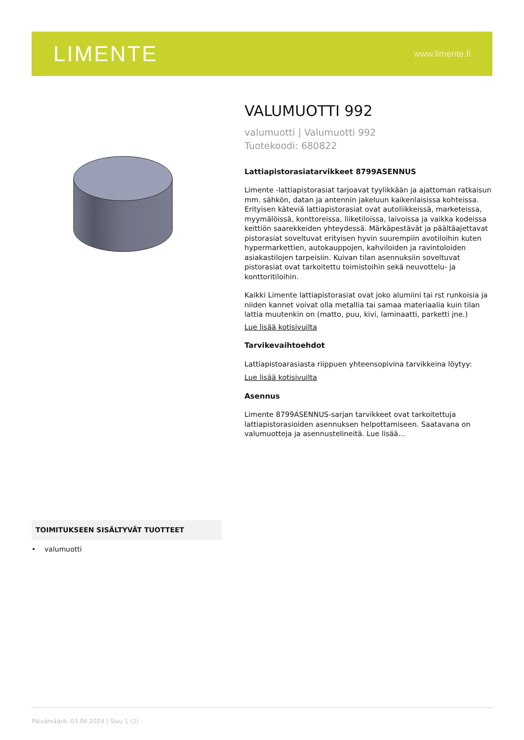LIMENTE www.limente.fi
VALUMUOTTI 992
valumuotti | Valumuotti 992
Tuotekoodi: 680822
Lattiapistorasiatarvikkeet 8799ASENNUS
Limente -lattiapistorasiat tarjoavat tyylikkään ja ajattoman ratkaisun mm. sähkön, datan ja antennin jakeluun kaikenlaisissa kohteissa. Erityisen käteviä lattiapistorasiat ovat autoliikkeissä, marketeissa, myymälöissä, konttoreissa, liiketiloissa, laivoissa ja vaikka kodeissa keittiön saarekkeiden yhteydessä. Märkäpestävät ja päältäajettavat pistorasiat soveltuvat erityisen hyvin suurempiin avotiloihin kuten hypermarkettien, autokauppojen, kahviloiden ja ravintoloiden asiakastilojen tarpeisiin. Kuivan tilan asennuksiin soveltuvat pistorasiat ovat tarkoitettu toimistoihin sekä neuvottelu- ja konttoritiloihin.
Kaikki Limente lattiapistorasiat ovat joko alumiini tai rst runkoisia ja niiden kannet voivat olla metallia tai samaa materiaalia kuin tilan lattia muutenkin on (matto, puu, kivi, laminaatti, parketti jne.)
Lue lisää kotisivuilta
Tarvikevaihtoehdot
Lattiapistoarasiasta riippuen yhteensopivina tarvikkeina löytyy:
Lue lisää kotisivuilta
Asennus
Limente 8799ASENNUS-sarjan tarvikkeet ovat tarkoitettuja lattiapistorasioiden asennuksen helpottamiseen. Saatavana on valumuotteja ja asennustelineitä. Lue lisää...
TOIMITUKSEEN SISÄLTYVÄT TUOTTEET
• valumuotti
Päivämäärä: 03.04.2024 | Sivu 1 (2)